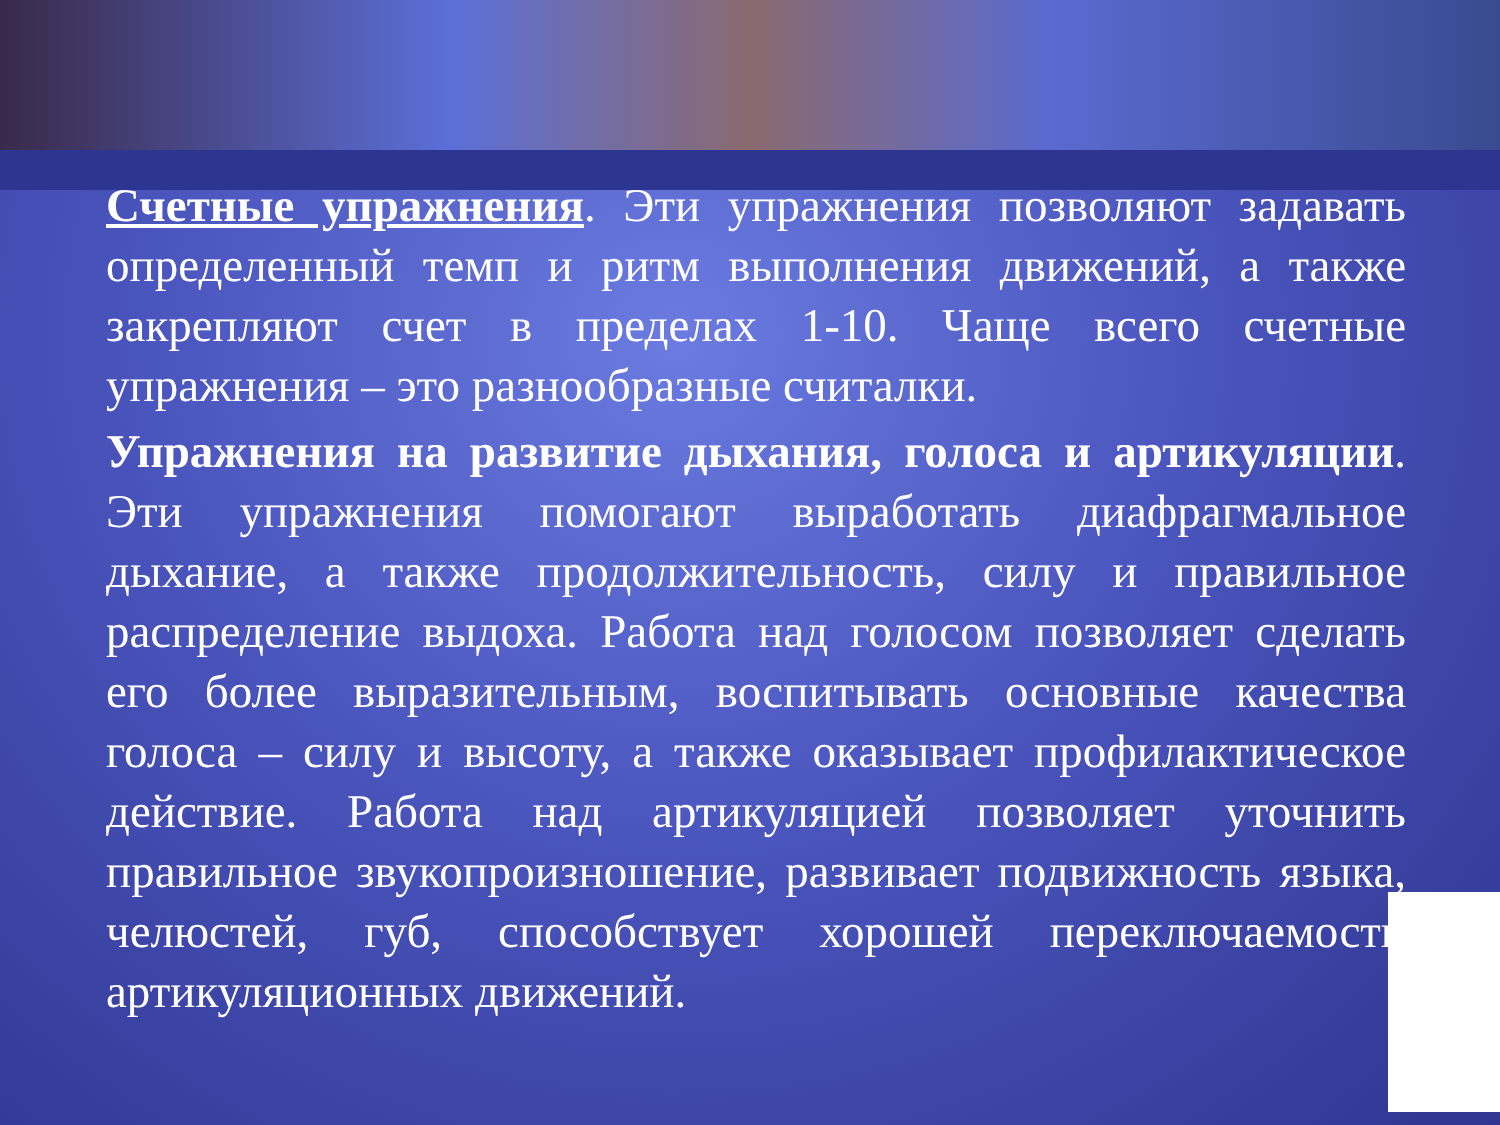Счетные упражнения. Эти упражнения позволяют задавать определенный темп и ритм выполнения движений, а также закрепляют счет в пределах 1-10. Чаще всего счетные упражнения – это разнообразные считалки.
Упражнения на развитие дыхания, голоса и артикуляции. Эти упражнения помогают выработать диафрагмальное дыхание, а также продолжительность, силу и правильное распределение выдоха. Работа над голосом позволяет сделать его более выразительным, воспитывать основные качества голоса – силу и высоту, а также оказывает профилактическое действие. Работа над артикуляцией позволяет уточнить правильное звукопроизношение, развивает подвижность языка, челюстей, губ, способствует хорошей переключаемости артикуляционных движений.